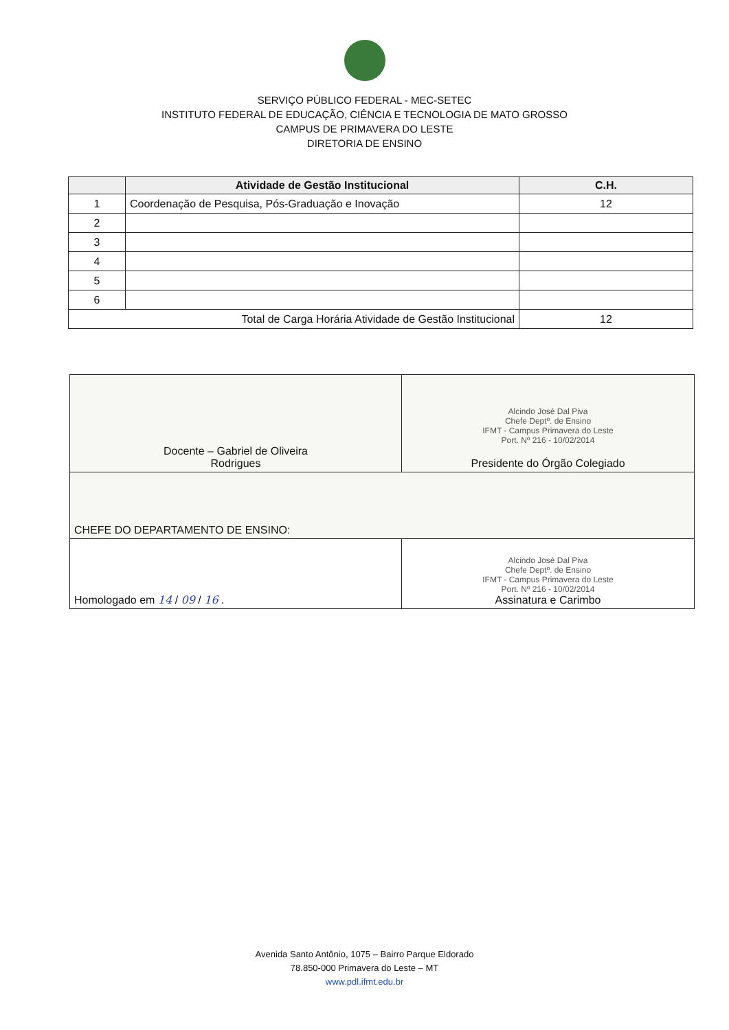SERVIÇO PÚBLICO FEDERAL - MEC-SETEC
INSTITUTO FEDERAL DE EDUCAÇÃO, CIÊNCIA E TECNOLOGIA DE MATO GROSSO
CAMPUS DE PRIMAVERA DO LESTE
DIRETORIA DE ENSINO
| | Atividade de Gestão Institucional | C.H. |
| --- | --- | --- |
| 1 | Coordenação de Pesquisa, Pós-Graduação e Inovação | 12 |
| 2 | | |
| 3 | | |
| 4 | | |
| 5 | | |
| 6 | | |
| Total de Carga Horária Atividade de Gestão Institucional | | 12 |
| Docente – Gabriel de Oliveira Rodrigues | Alcindo José Dal Piva Chefe Deptº. de Ensino IFMT - Campus Primavera do Leste Port. Nº 216 - 10/02/2014 Presidente do Órgão Colegiado |
| CHEFE DO DEPARTAMENTO DE ENSINO: | |
| Homologado em 14 / 09 / 16 . | Alcindo José Dal Piva Chefe Deptº. de Ensino IFMT - Campus Primavera do Leste Port. Nº 216 - 10/02/2014 Assinatura e Carimbo |
Avenida Santo Antônio, 1075 – Bairro Parque Eldorado
78.850-000 Primavera do Leste – MT
www.pdl.ifmt.edu.br